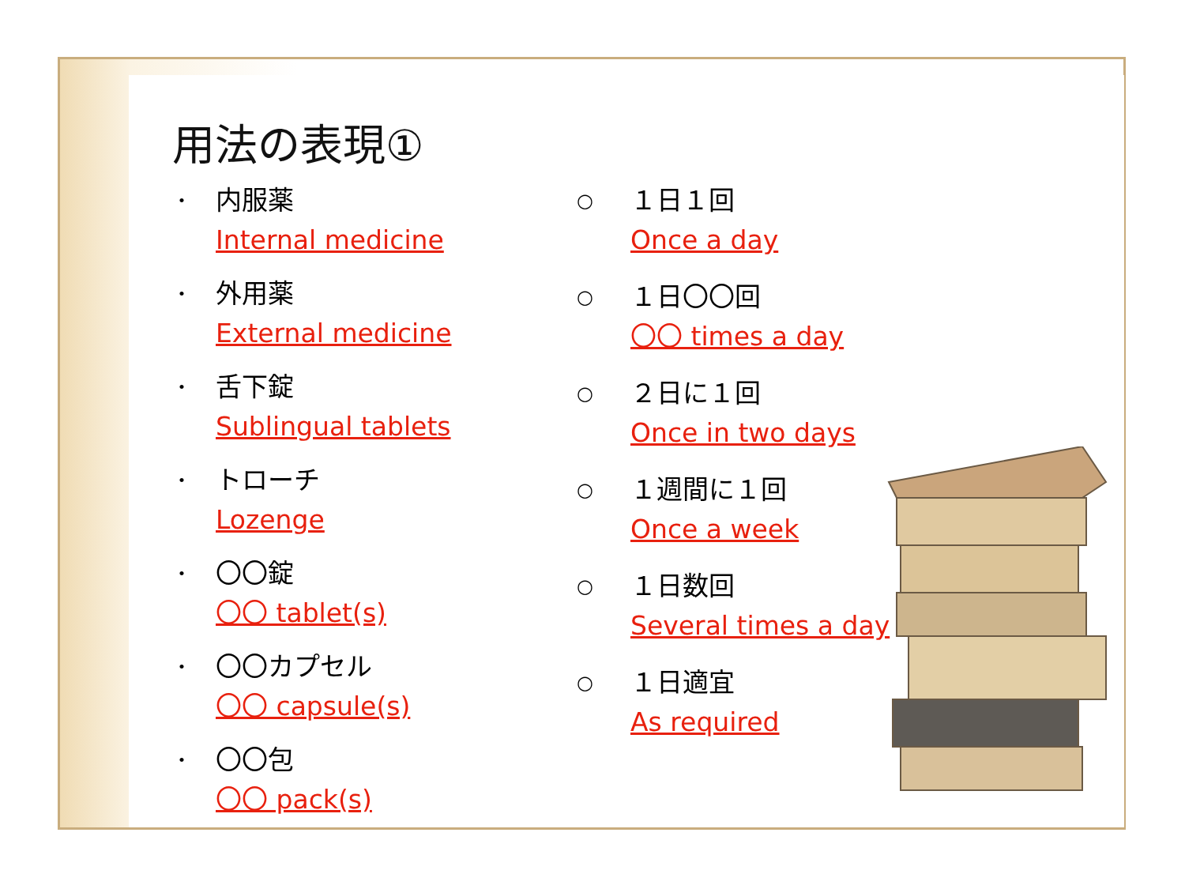用法の表現①
・
内服薬
Internal medicine
・
外用薬
External medicine
・
舌下錠
Sublingual tablets
・
トローチ
Lozenge
・
〇〇錠
〇〇 tablet(s)
・
〇〇カプセル
〇〇 capsule(s)
・
〇〇包
〇〇 pack(s)
○
１日１回
Once a day
○
１日〇〇回
〇〇 times a day
○
２日に１回
Once in two days
○
１週間に１回
Once a week
○
１日数回
Several times a day
○
１日適宜
As required